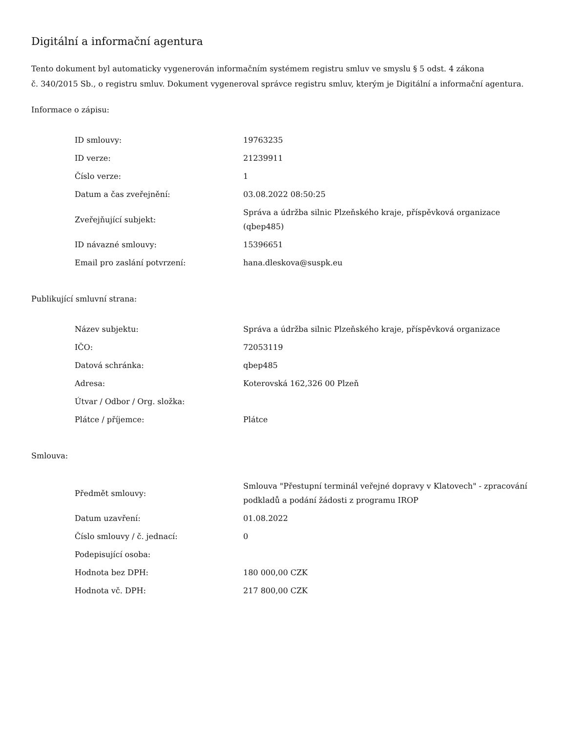Digitální a informační agentura
Tento dokument byl automaticky vygenerován informačním systémem registru smluv ve smyslu § 5 odst. 4 zákona
č. 340/2015 Sb., o registru smluv. Dokument vygeneroval správce registru smluv, kterým je Digitální a informační agentura.
Informace o zápisu:
| ID smlouvy: | 19763235 |
| ID verze: | 21239911 |
| Číslo verze: | 1 |
| Datum a čas zveřejnění: | 03.08.2022 08:50:25 |
| Zveřejňující subjekt: | Správa a údržba silnic Plzeňského kraje, příspěvková organizace (qbep485) |
| ID návazné smlouvy: | 15396651 |
| Email pro zaslání potvrzení: | hana.dleskova@suspk.eu |
Publikující smluvní strana:
| Název subjektu: | Správa a údržba silnic Plzeňského kraje, příspěvková organizace |
| IČO: | 72053119 |
| Datová schránka: | qbep485 |
| Adresa: | Koterovská 162,326 00 Plzeň |
| Útvar / Odbor / Org. složka: | |
| Plátce / příjemce: | Plátce |
Smlouva:
| Předmět smlouvy: | Smlouva "Přestupní terminál veřejné dopravy v Klatovech" - zpracování podkladů a podání žádosti z programu IROP |
| Datum uzavření: | 01.08.2022 |
| Číslo smlouvy / č. jednací: | 0 |
| Podepisující osoba: | |
| Hodnota bez DPH: | 180 000,00 CZK |
| Hodnota vč. DPH: | 217 800,00 CZK |